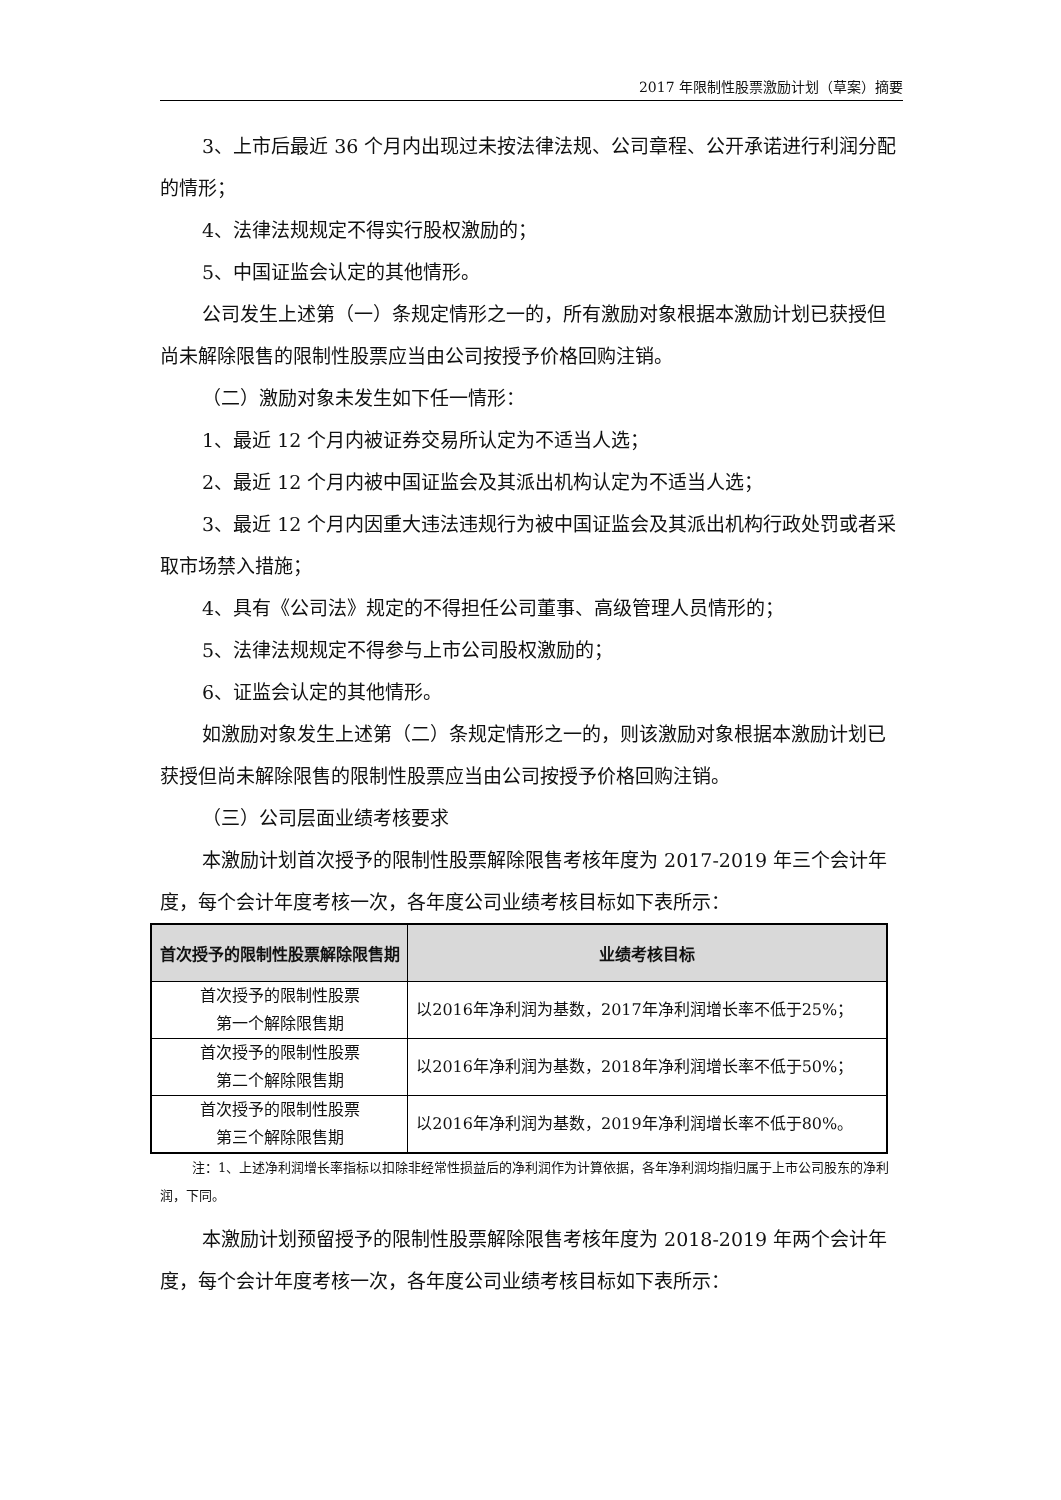2017 年限制性股票激励计划（草案）摘要
3、上市后最近 36 个月内出现过未按法律法规、公司章程、公开承诺进行利润分配的情形；
4、法律法规规定不得实行股权激励的；
5、中国证监会认定的其他情形。
公司发生上述第（一）条规定情形之一的，所有激励对象根据本激励计划已获授但尚未解除限售的限制性股票应当由公司按授予价格回购注销。
（二）激励对象未发生如下任一情形：
1、最近 12 个月内被证券交易所认定为不适当人选；
2、最近 12 个月内被中国证监会及其派出机构认定为不适当人选；
3、最近 12 个月内因重大违法违规行为被中国证监会及其派出机构行政处罚或者采取市场禁入措施；
4、具有《公司法》规定的不得担任公司董事、高级管理人员情形的；
5、法律法规规定不得参与上市公司股权激励的；
6、证监会认定的其他情形。
如激励对象发生上述第（二）条规定情形之一的，则该激励对象根据本激励计划已获授但尚未解除限售的限制性股票应当由公司按授予价格回购注销。
（三）公司层面业绩考核要求
本激励计划首次授予的限制性股票解除限售考核年度为 2017-2019 年三个会计年度，每个会计年度考核一次，各年度公司业绩考核目标如下表所示：
| 首次授予的限制性股票解除限售期 | 业绩考核目标 |
| --- | --- |
| 首次授予的限制性股票 第一个解除限售期 | 以2016年净利润为基数，2017年净利润增长率不低于25%； |
| 首次授予的限制性股票 第二个解除限售期 | 以2016年净利润为基数，2018年净利润增长率不低于50%； |
| 首次授予的限制性股票 第三个解除限售期 | 以2016年净利润为基数，2019年净利润增长率不低于80%。 |
注：1、上述净利润增长率指标以扣除非经常性损益后的净利润作为计算依据，各年净利润均指归属于上市公司股东的净利润，下同。
本激励计划预留授予的限制性股票解除限售考核年度为 2018-2019 年两个会计年度，每个会计年度考核一次，各年度公司业绩考核目标如下表所示：